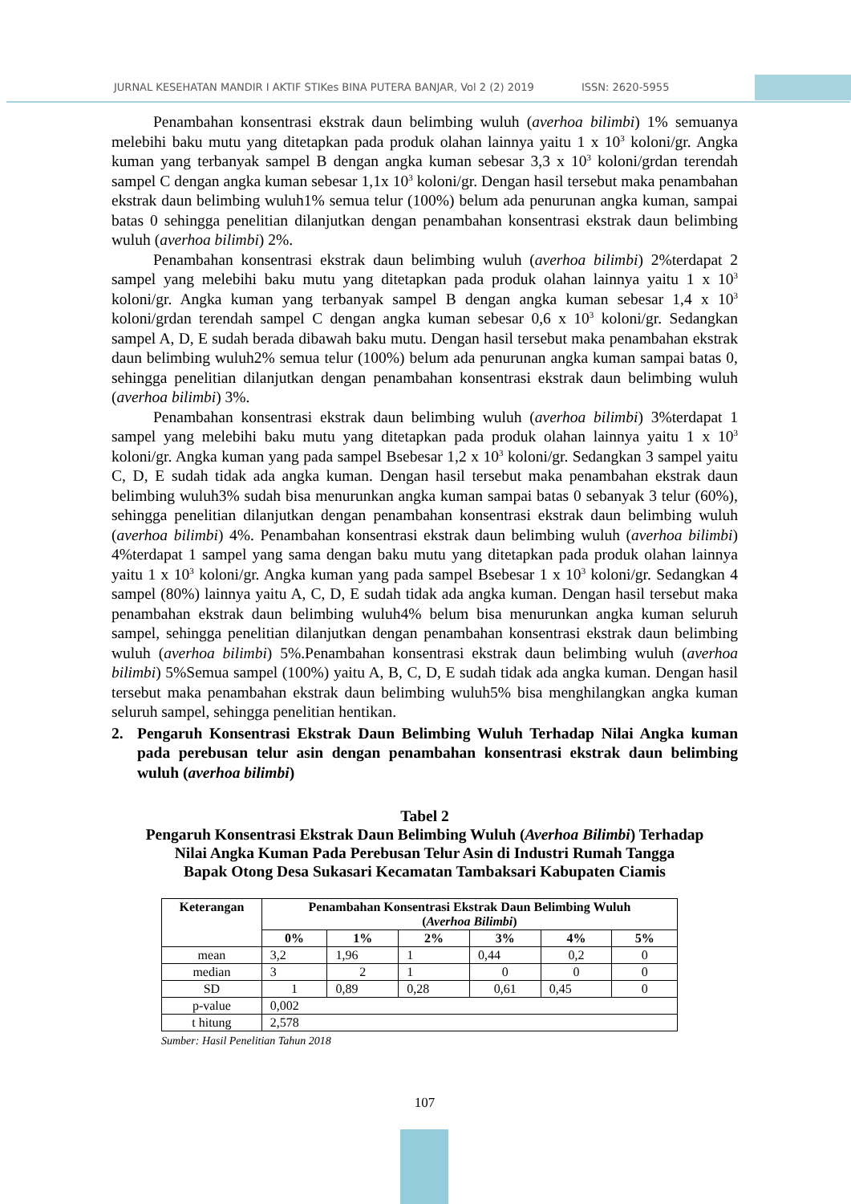JURNAL KESEHATAN MANDIR I AKTIF STIKes BINA PUTERA BANJAR, Vol 2 (2) 2019 ISSN: 2620-5955
Penambahan konsentrasi ekstrak daun belimbing wuluh (averhoa bilimbi) 1% semuanya melebihi baku mutu yang ditetapkan pada produk olahan lainnya yaitu 1 x 10<sup>3</sup> koloni/gr. Angka kuman yang terbanyak sampel B dengan angka kuman sebesar 3,3 x 10<sup>3</sup> koloni/grdan terendah sampel C dengan angka kuman sebesar 1,1x 10<sup>3</sup> koloni/gr. Dengan hasil tersebut maka penambahan ekstrak daun belimbing wuluh1% semua telur (100%) belum ada penurunan angka kuman, sampai batas 0 sehingga penelitian dilanjutkan dengan penambahan konsentrasi ekstrak daun belimbing wuluh (averhoa bilimbi) 2%.
Penambahan konsentrasi ekstrak daun belimbing wuluh (averhoa bilimbi) 2%terdapat 2 sampel yang melebihi baku mutu yang ditetapkan pada produk olahan lainnya yaitu 1 x 10<sup>3</sup> koloni/gr. Angka kuman yang terbanyak sampel B dengan angka kuman sebesar 1,4 x 10<sup>3</sup> koloni/grdan terendah sampel C dengan angka kuman sebesar 0,6 x 10<sup>3</sup> koloni/gr. Sedangkan sampel A, D, E sudah berada dibawah baku mutu. Dengan hasil tersebut maka penambahan ekstrak daun belimbing wuluh2% semua telur (100%) belum ada penurunan angka kuman sampai batas 0, sehingga penelitian dilanjutkan dengan penambahan konsentrasi ekstrak daun belimbing wuluh (averhoa bilimbi) 3%.
Penambahan konsentrasi ekstrak daun belimbing wuluh (averhoa bilimbi) 3%terdapat 1 sampel yang melebihi baku mutu yang ditetapkan pada produk olahan lainnya yaitu 1 x 10<sup>3</sup> koloni/gr. Angka kuman yang pada sampel Bsebesar 1,2 x 10<sup>3</sup> koloni/gr. Sedangkan 3 sampel yaitu C, D, E sudah tidak ada angka kuman. Dengan hasil tersebut maka penambahan ekstrak daun belimbing wuluh3% sudah bisa menurunkan angka kuman sampai batas 0 sebanyak 3 telur (60%), sehingga penelitian dilanjutkan dengan penambahan konsentrasi ekstrak daun belimbing wuluh (averhoa bilimbi) 4%. Penambahan konsentrasi ekstrak daun belimbing wuluh (averhoa bilimbi) 4%terdapat 1 sampel yang sama dengan baku mutu yang ditetapkan pada produk olahan lainnya yaitu 1 x 10<sup>3</sup> koloni/gr. Angka kuman yang pada sampel Bsebesar 1 x 10<sup>3</sup> koloni/gr. Sedangkan 4 sampel (80%) lainnya yaitu A, C, D, E sudah tidak ada angka kuman. Dengan hasil tersebut maka penambahan ekstrak daun belimbing wuluh4% belum bisa menurunkan angka kuman seluruh sampel, sehingga penelitian dilanjutkan dengan penambahan konsentrasi ekstrak daun belimbing wuluh (averhoa bilimbi) 5%.Penambahan konsentrasi ekstrak daun belimbing wuluh (averhoa bilimbi) 5%Semua sampel (100%) yaitu A, B, C, D, E sudah tidak ada angka kuman. Dengan hasil tersebut maka penambahan ekstrak daun belimbing wuluh5% bisa menghilangkan angka kuman seluruh sampel, sehingga penelitian hentikan.
2. Pengaruh Konsentrasi Ekstrak Daun Belimbing Wuluh Terhadap Nilai Angka kuman pada perebusan telur asin dengan penambahan konsentrasi ekstrak daun belimbing wuluh (averhoa bilimbi)
Tabel 2
Pengaruh Konsentrasi Ekstrak Daun Belimbing Wuluh (Averhoa Bilimbi) Terhadap
Nilai Angka Kuman Pada Perebusan Telur Asin di Industri Rumah Tangga
Bapak Otong Desa Sukasari Kecamatan Tambaksari Kabupaten Ciamis
| Keterangan | Penambahan Konsentrasi Ekstrak Daun Belimbing Wuluh ( Averhoa Bilimbi ) | | | | | |
| --- | --- | --- | --- | --- | --- | --- |
| | 0% | 1% | 2% | 3% | 4% | 5% |
| mean | 3,2 | 1,96 | 1 | 0,44 | 0,2 | 0 |
| median | 3 | 2 | 1 | 0 | 0 | 0 |
| SD | 1 | 0,89 | 0,28 | 0,61 | 0,45 | 0 |
| p-value | 0,002 | | | | | |
| t hitung | 2,578 | | | | | |
Sumber: Hasil Penelitian Tahun 2018
107